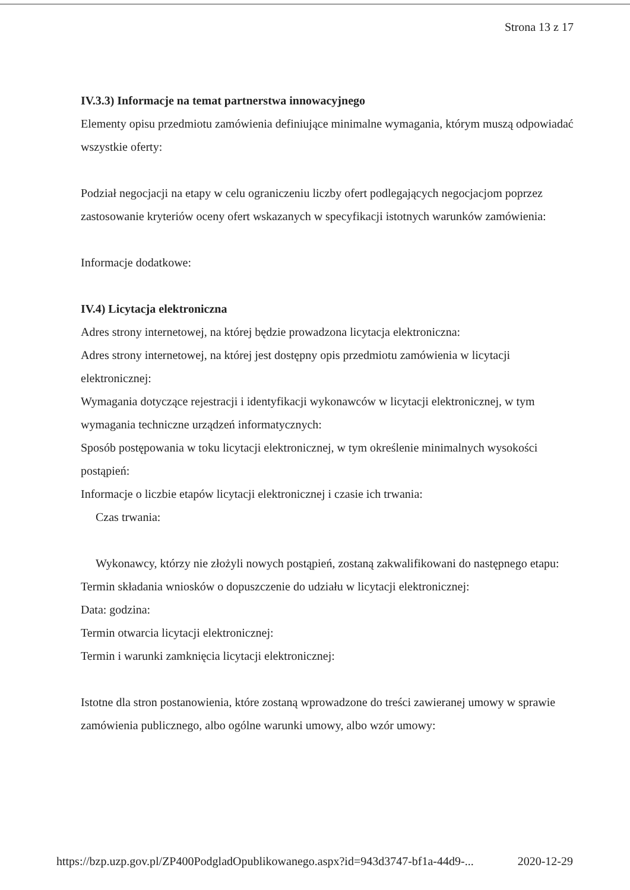Strona 13 z 17
IV.3.3) Informacje na temat partnerstwa innowacyjnego
Elementy opisu przedmiotu zamówienia definiujące minimalne wymagania, którym muszą odpowiadać wszystkie oferty:
Podział negocjacji na etapy w celu ograniczeniu liczby ofert podlegających negocjacjom poprzez zastosowanie kryteriów oceny ofert wskazanych w specyfikacji istotnych warunków zamówienia:
Informacje dodatkowe:
IV.4) Licytacja elektroniczna
Adres strony internetowej, na której będzie prowadzona licytacja elektroniczna:
Adres strony internetowej, na której jest dostępny opis przedmiotu zamówienia w licytacji elektronicznej:
Wymagania dotyczące rejestracji i identyfikacji wykonawców w licytacji elektronicznej, w tym wymagania techniczne urządzeń informatycznych:
Sposób postępowania w toku licytacji elektronicznej, w tym określenie minimalnych wysokości postąpień:
Informacje o liczbie etapów licytacji elektronicznej i czasie ich trwania:
Czas trwania:
Wykonawcy, którzy nie złożyli nowych postąpień, zostaną zakwalifikowani do następnego etapu:
Termin składania wniosków o dopuszczenie do udziału w licytacji elektronicznej:
Data: godzina:
Termin otwarcia licytacji elektronicznej:
Termin i warunki zamknięcia licytacji elektronicznej:
Istotne dla stron postanowienia, które zostaną wprowadzone do treści zawieranej umowy w sprawie zamówienia publicznego, albo ogólne warunki umowy, albo wzór umowy:
https://bzp.uzp.gov.pl/ZP400PodgladOpublikowanego.aspx?id=943d3747-bf1a-44d9-... 2020-12-29